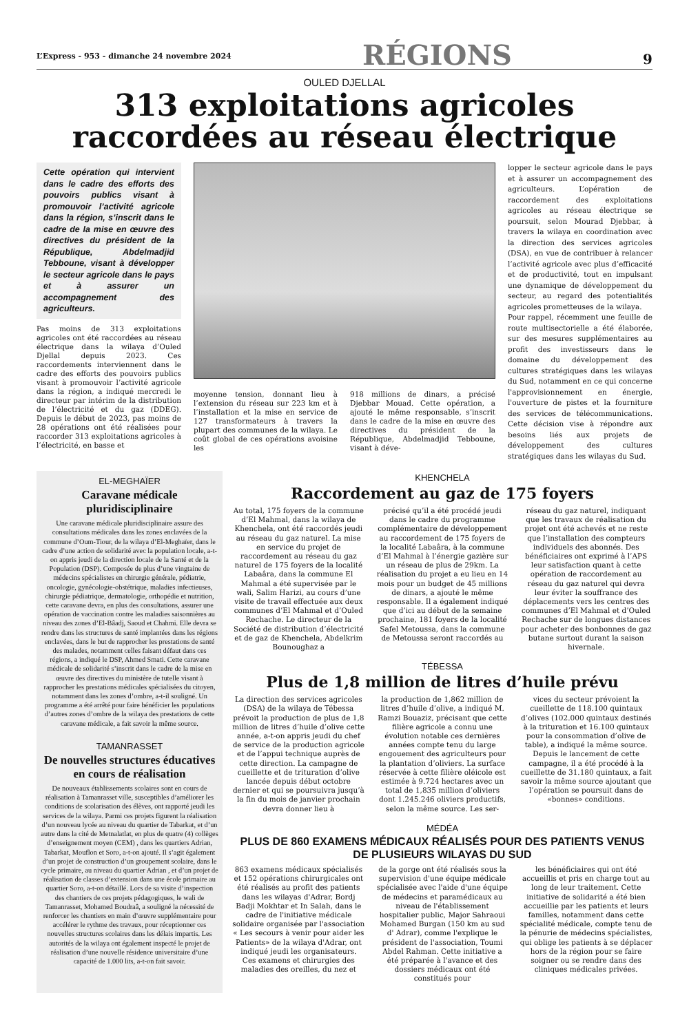L’Express - 953 - dimanche 24 novembre 2024
RÉGIONS
9
OULED DJELLAL
313 exploitations agricoles
raccordées au réseau électrique
Cette opération qui intervient dans le cadre des efforts des pouvoirs publics visant à promouvoir l’activité agricole dans la région, s’inscrit dans le cadre de la mise en œuvre des directives du président de la République, Abdelmadjid Tebboune, visant à développer le secteur agricole dans le pays et à assurer un accompagnement des agriculteurs.
Pas moins de 313 exploitations agricoles ont été raccordées au réseau électrique dans la wilaya d’Ouled Djellal depuis 2023. Ces raccordements interviennent dans le cadre des efforts des pouvoirs publics visant à promouvoir l’activité agricole dans la région, a indiqué mercredi le directeur par intérim de la distribution de l’électricité et du gaz (DDEG). Depuis le début de 2023, pas moins de 28 opérations ont été réalisées pour raccorder 313 exploitations agricoles à l’électricité, en basse et
moyenne tension, donnant lieu à l’extension du réseau sur 223 km et à l’installation et la mise en service de 127 transformateurs à travers la plupart des communes de la wilaya. Le coût global de ces opérations avoisine les
918 millions de dinars, a précisé Djebbar Mouad. Cette opération, a ajouté le même responsable, s’inscrit dans le cadre de la mise en œuvre des directives du président de la République, Abdelmadjid Tebboune, visant à déve-
lopper le secteur agricole dans le pays et à assurer un accompagnement des agriculteurs. L’opération de raccordement des exploitations agricoles au réseau électrique se poursuit, selon Mourad Djebbar, à travers la wilaya en coordination avec la direction des services agricoles (DSA), en vue de contribuer à relancer l’activité agricole avec plus d’efficacité et de productivité, tout en impulsant une dynamique de développement du secteur, au regard des potentialités agricoles prometteuses de la wilaya.
Pour rappel, récemment une feuille de route multisectorielle a été élaborée, sur des mesures supplémentaires au profit des investisseurs dans le domaine du développement des cultures stratégiques dans les wilayas du Sud, notamment en ce qui concerne l'approvisionnement en énergie, l'ouverture de pistes et la fourniture des services de télécommunications. Cette décision vise à répondre aux besoins liés aux projets de développement des cultures stratégiques dans les wilayas du Sud.
EL-MEGHAÏER
Caravane médicale pluridisciplinaire
Une caravane médicale pluridisciplinaire assure des consultations médicales dans les zones enclavées de la commune d’Oum-Tiour, de la wilaya d’El-Meghaïer, dans le cadre d’une action de solidarité avec la population locale, a-t-on appris jeudi de la direction locale de la Santé et de la Population (DSP). Composée de plus d’une vingtaine de médecins spécialistes en chirurgie générale, pédiatrie, oncologie, gynécologie-obstétrique, maladies infectieuses, chirurgie pédiatrique, dermatologie, orthopédie et nutrition, cette caravane devra, en plus des consultations, assurer une opération de vaccination contre les maladies saisonnières au niveau des zones d’El-Bâadj, Saoud et Chahmi. Elle devra se rendre dans les structures de santé implantées dans les régions enclavées, dans le but de rapprocher les prestations de santé des malades, notamment celles faisant défaut dans ces régions, a indiqué le DSP, Ahmed Smati. Cette caravane médicale de solidarité s’inscrit dans le cadre de la mise en œuvre des directives du ministère de tutelle visant à rapprocher les prestations médicales spécialisées du citoyen, notamment dans les zones d’ombre, a-t-il souligné. Un programme a été arrêté pour faire bénéficier les populations d’autres zones d’ombre de la wilaya des prestations de cette caravane médicale, a fait savoir la même source.
TAMANRASSET
De nouvelles structures éducatives en cours de réalisation
De nouveaux établissements scolaires sont en cours de réalisation à Tamanrasset ville, susceptibles d’améliorer les conditions de scolarisation des élèves, ont rapporté jeudi les services de la wilaya. Parmi ces projets figurent la réalisation d’un nouveau lycée au niveau du quartier de Tabarkat, et d’un autre dans la cité de Metnalatlat, en plus de quatre (4) collèges d’enseignement moyen (CEM) , dans les quartiers Adrian, Tabarkat, Mouflon et Soro, a-t-on ajouté. Il s’agit également d’un projet de construction d’un groupement scolaire, dans le cycle primaire, au niveau du quartier Adrian , et d’un projet de réalisation de classes d’extension dans une école primaire au quartier Soro, a-t-on détaillé. Lors de sa visite d’inspection des chantiers de ces projets pédagogiques, le wali de Tamanrasset, Mohamed Boudraâ, a souligné la nécessité de renforcer les chantiers en main d’œuvre supplémentaire pour accélérer le rythme des travaux, pour réceptionner ces nouvelles structures scolaires dans les délais impartis. Les autorités de la wilaya ont également inspecté le projet de réalisation d’une nouvelle résidence universitaire d’une capacité de 1.000 lits, a-t-on fait savoir.
KHENCHELA
Raccordement au gaz de 175 foyers
Au total, 175 foyers de la commune d’El Mahmal, dans la wilaya de Khenchela, ont été raccordés jeudi au réseau du gaz naturel. La mise en service du projet de raccordement au réseau du gaz naturel de 175 foyers de la localité Labaâra, dans la commune El Mahmal a été supervisée par le wali, Salim Harizi, au cours d’une visite de travail effectuée aux deux communes d’El Mahmal et d’Ouled Rechache. Le directeur de la Société de distribution d’électricité et de gaz de Khenchela, Abdelkrim Bounoughaz a
précisé qu’il a été procédé jeudi dans le cadre du programme complémentaire de développement au raccordement de 175 foyers de la localité Labaâra, à la commune d’El Mahmal à l’énergie gazière sur un réseau de plus de 29km. La réalisation du projet a eu lieu en 14 mois pour un budget de 45 millions de dinars, a ajouté le même responsable. Il a également indiqué que d’ici au début de la semaine prochaine, 181 foyers de la localité Safel Metoussa, dans la commune de Metoussa seront raccordés au
réseau du gaz naturel, indiquant que les travaux de réalisation du projet ont été achevés et ne reste que l’installation des compteurs individuels des abonnés. Des bénéficiaires ont exprimé à l’APS leur satisfaction quant à cette opération de raccordement au réseau du gaz naturel qui devra leur éviter la souffrance des déplacements vers les centres des communes d’El Mahmal et d’Ouled Rechache sur de longues distances pour acheter des bonbonnes de gaz butane surtout durant la saison hivernale.
TÉBESSA
Plus de 1,8 million de litres d’huile prévu
La direction des services agricoles (DSA) de la wilaya de Tébessa prévoit la production de plus de 1,8 million de litres d’huile d’olive cette année, a-t-on appris jeudi du chef de service de la production agricole et de l’appui technique auprès de cette direction. La campagne de cueillette et de trituration d’olive lancée depuis début octobre dernier et qui se poursuivra jusqu’à la fin du mois de janvier prochain devra donner lieu à
la production de 1,862 million de litres d’huile d’olive, a indiqué M. Ramzi Bouaziz, précisant que cette filière agricole a connu une évolution notable ces dernières années compte tenu du large engouement des agriculteurs pour la plantation d’oliviers. La surface réservée à cette filière oléicole est estimée à 9.724 hectares avec un total de 1,835 million d’oliviers dont 1.245.246 oliviers productifs, selon la même source. Les ser-
vices du secteur prévoient la cueillette de 118.100 quintaux d’olives (102.000 quintaux destinés à la trituration et 16.100 quintaux pour la consommation d’olive de table), a indiqué la même source.
Depuis le lancement de cette campagne, il a été procédé à la cueillette de 31.180 quintaux, a fait savoir la même source ajoutant que l’opération se poursuit dans de «bonnes» conditions.
MÉDÉA
PLUS DE 860 EXAMENS MÉDICAUX RÉALISÉS POUR DES PATIENTS VENUS DE PLUSIEURS WILAYAS DU SUD
863 examens médicaux spécialisés et 152 opérations chirurgicales ont été réalisés au profit des patients dans les wilayas d'Adrar, Bordj Badji Mokhtar et In Salah, dans le cadre de l'initiative médicale solidaire organisée par l'association « Les secours à venir pour aider les Patients» de la wilaya d'Adrar, ont indiqué jeudi les organisateurs.
Ces examens et chirurgies des maladies des oreilles, du nez et
de la gorge ont été réalisés sous la supervision d'une équipe médicale spécialisée avec l'aide d'une équipe de médecins et paramédicaux au niveau de l'établissement hospitalier public, Major Sahraoui Mohamed Burgan (150 km au sud d' Adrar), comme l'explique le président de l'association, Toumi Abdel Rahman. Cette initiative a été préparée à l'avance et des dossiers médicaux ont été constitués pour
les bénéficiaires qui ont été accueillis et pris en charge tout au long de leur traitement. Cette initiative de solidarité a été bien accueillie par les patients et leurs familles, notamment dans cette spécialité médicale, compte tenu de la pénurie de médecins spécialistes, qui oblige les patients à se déplacer hors de la région pour se faire soigner ou se rendre dans des cliniques médicales privées.